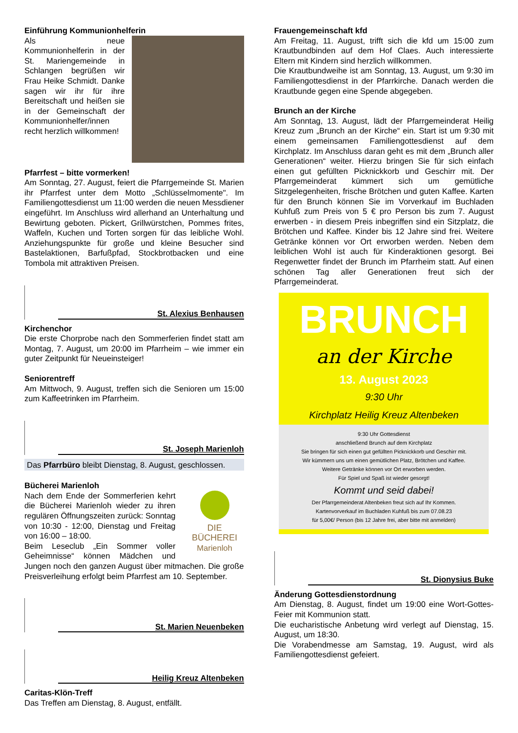Einführung Kommunionhelferin
Als neue Kommunionhelferin in der St. Mariengemeinde in Schlangen begrüßen wir Frau Heike Schmidt. Danke sagen wir ihr für ihre Bereitschaft und heißen sie in der Gemeinschaft der Kommunionhelfer/innen recht herzlich willkommen!
Pfarrfest – bitte vormerken!
Am Sonntag, 27. August, feiert die Pfarrgemeinde St. Marien ihr Pfarrfest unter dem Motto „Schlüsselmomente". Im Familiengottesdienst um 11:00 werden die neuen Messdiener eingeführt. Im Anschluss wird allerhand an Unterhaltung und Bewirtung geboten. Pickert, Grillwürstchen, Pommes frites, Waffeln, Kuchen und Torten sorgen für das leibliche Wohl. Anziehungspunkte für große und kleine Besucher sind Bastelaktionen, Barfußpfad, Stockbrotbacken und eine Tombola mit attraktiven Preisen.
St. Alexius Benhausen
Kirchenchor
Die erste Chorprobe nach den Sommerferien findet statt am Montag, 7. August, um 20:00 im Pfarrheim – wie immer ein guter Zeitpunkt für Neueinsteiger!
Seniorentreff
Am Mittwoch, 9. August, treffen sich die Senioren um 15:00 zum Kaffeetrinken im Pfarrheim.
St. Joseph Marienloh
Das Pfarrbüro bleibt Dienstag, 8. August, geschlossen.
Bücherei Marienloh
DIE BÜCHEREI
Marienloh
Nach dem Ende der Sommerferien kehrt die Bücherei Marienloh wieder zu ihren regulären Öffnungszeiten zurück: Sonntag von 10:30 - 12:00, Dienstag und Freitag von 16:00 – 18:00.
Beim Leseclub „Ein Sommer voller Geheimnisse“ können Mädchen und Jungen noch den ganzen August über mitmachen. Die große Preisverleihung erfolgt beim Pfarrfest am 10. September.
St. Marien Neuenbeken
Heilig Kreuz Altenbeken
Caritas-Klön-Treff
Das Treffen am Dienstag, 8. August, entfällt.
Frauengemeinschaft kfd
Am Freitag, 11. August, trifft sich die kfd um 15:00 zum Krautbundbinden auf dem Hof Claes. Auch interessierte Eltern mit Kindern sind herzlich willkommen.
Die Krautbundweihe ist am Sonntag, 13. August, um 9:30 im Familiengottesdienst in der Pfarrkirche. Danach werden die Krautbunde gegen eine Spende abgegeben.
Brunch an der Kirche
Am Sonntag, 13. August, lädt der Pfarrgemeinderat Heilig Kreuz zum „Brunch an der Kirche“ ein. Start ist um 9:30 mit einem gemeinsamen Familiengottesdienst auf dem Kirchplatz. Im Anschluss daran geht es mit dem „Brunch aller Generationen“ weiter. Hierzu bringen Sie für sich einfach einen gut gefüllten Picknickkorb und Geschirr mit. Der Pfarrgemeinderat kümmert sich um gemütliche Sitzgelegenheiten, frische Brötchen und guten Kaffee. Karten für den Brunch können Sie im Vorverkauf im Buchladen Kuhfuß zum Preis von 5 € pro Person bis zum 7. August erwerben - in diesem Preis inbegriffen sind ein Sitzplatz, die Brötchen und Kaffee. Kinder bis 12 Jahre sind frei. Weitere Getränke können vor Ort erworben werden. Neben dem leiblichen Wohl ist auch für Kinderaktionen gesorgt. Bei Regenwetter findet der Brunch im Pfarrheim statt. Auf einen schönen Tag aller Generationen freut sich der Pfarrgemeinderat.
BRUNCH
an der Kirche
13. August 2023
9:30 Uhr
Kirchplatz Heilig Kreuz Altenbeken
9:30 Uhr Gottesdienst
anschließend Brunch auf dem Kirchplatz
Sie bringen für sich einen gut gefüllten Picknickkorb und Geschirr mit.
Wir kümmern uns um einen gemütlichen Platz, Brötchen und Kaffee.
Weitere Getränke können vor Ort erworben werden.
Für Spiel und Spaß ist wieder gesorgt!
Kommt und seid dabei!
Der Pfarrgemeinderat Altenbeken freut sich auf Ihr Kommen.
Kartenvorverkauf im Buchladen Kuhfuß bis zum 07.08.23
für 5,00€/ Person (bis 12 Jahre frei, aber bitte mit anmelden)
St. Dionysius Buke
Änderung Gottesdienstordnung
Am Dienstag, 8. August, findet um 19:00 eine Wort-Gottes-Feier mit Kommunion statt.
Die eucharistische Anbetung wird verlegt auf Dienstag, 15. August, um 18:30.
Die Vorabendmesse am Samstag, 19. August, wird als Familiengottesdienst gefeiert.